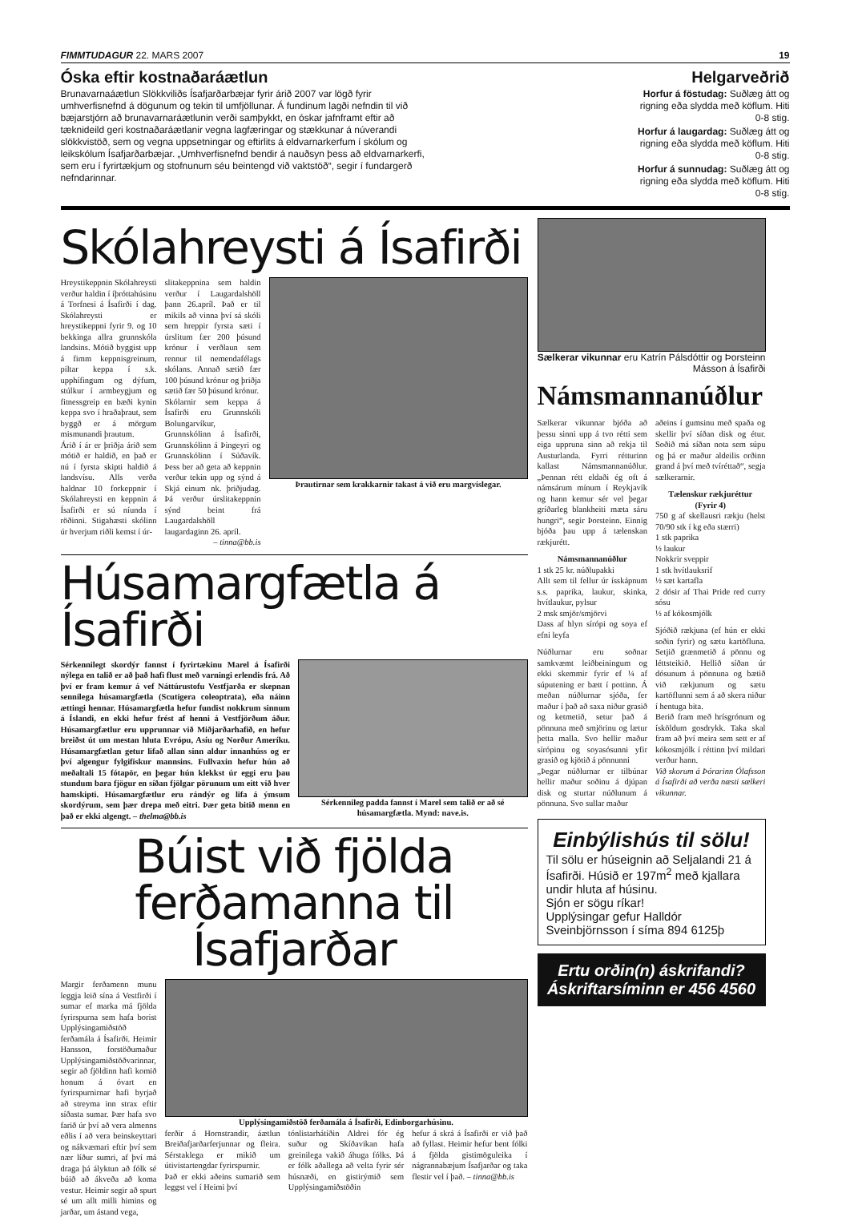FIMMTUDAGUR 22. MARS 2007 19
Óska eftir kostnaðaráætlun
Brunavarnaáætlun Slökkviliðs Ísafjarðarbæjar fyrir árið 2007 var lögð fyrir umhverfisnefnd á dögunum og tekin til umfjöllunar. Á fundinum lagði nefndin til við bæjarstjórn að brunavarnaráætlunin verði samþykkt, en óskar jafnframt eftir að tæknideild geri kostnaðaráætlanir vegna lagfæringar og stækkunar á núverandi slökkvistöð, sem og vegna uppsetningar og eftirlits á eldvarnarkerfum í skólum og leikskólum Ísafjarðarbæjar. „Umhverfisnefnd bendir á nauðsyn þess að eldvarnarkerfi, sem eru í fyrirtækjum og stofnunum séu beintengd við vaktstöð“, segir í fundargerð nefndarinnar.
Helgarveðrið
Horfur á föstudag: Suðlæg átt og rigning eða slydda með köflum. Hiti 0-8 stig.
Horfur á laugardag: Suðlæg átt og rigning eða slydda með köflum. Hiti 0-8 stig.
Horfur á sunnudag: Suðlæg átt og rigning eða slydda með köflum. Hiti 0-8 stig.
Skólahreysti á Ísafirði
Hreystikeppnin Skólahreysti verður haldin í íþróttahúsinu á Torfnesi á Ísafirði í dag. Skólahreysti er hreystikeppni fyrir 9. og 10 bekkinga allra grunnskóla landsins. Mótið byggist upp á fimm keppnisgreinum, piltar keppa í s.k. upphífingum og dýfum, stúlkur í armbeygjum og fitnessgreip en bæði kynin keppa svo í hraðaþraut, sem byggð er á mörgum mismunandi þrautum.
Árið í ár er þriðja árið sem mótið er haldið, en það er nú í fyrsta skipti haldið á landsvísu. Alls verða haldnar 10 forkeppnir í Skólahreysti en keppnin á Ísafirði er sú níunda í röðinni. Stigahæsti skólinn úr hverjum riðli kemst í úr-
slitakeppnina sem haldin verður í Laugardalshöll þann 26.apríl. Það er til mikils að vinna því sá skóli sem hreppir fyrsta sæti í úrslitum fær 200 þúsund krónur í verðlaun sem rennur til nemendafélags skólans. Annað sætið fær 100 þúsund krónur og þriðja sætið fær 50 þúsund krónur.
Skólarnir sem keppa á Ísafirði eru Grunnskóli Bolungarvíkur, Grunnskólinn á Ísafirði, Grunnskólinn á Þingeyri og Grunnskólinn í Súðavík. Þess ber að geta að keppnin verður tekin upp og sýnd á Skjá einum nk. þriðjudag. Þá verður úrslitakeppnin sýnd beint frá Laugardalshöll laugardaginn 26. apríl.
– tinna@bb.is
Þrautirnar sem krakkarnir takast á við eru margvíslegar.
Húsamargfætla á Ísafirði
Sérkennilegt skordýr fannst í fyrirtækinu Marel á Ísafirði nýlega en talið er að það hafi flust með varningi erlendis frá. Að því er fram kemur á vef Náttúrustofu Vestfjarða er skepnan sennilega húsamargfætla (Scutigera coleoptrata), eða náinn ættingi hennar. Húsamargfætla hefur fundist nokkrum sinnum á Íslandi, en ekki hefur frést af henni á Vestfjörðum áður. Húsamargfætlur eru upprunnar við Miðjarðarhafið, en hefur breiðst út um mestan hluta Evrópu, Asíu og Norður Ameríku. Húsamargfætlan getur lifað allan sinn aldur innanhúss og er því algengur fylgifiskur mannsins. Fullvaxin hefur hún að meðaltali 15 fótapör, en þegar hún klekkst úr eggi eru þau stundum bara fjögur en síðan fjölgar pörunum um eitt við hver hamskipti. Húsamargfætlur eru rándýr og lifa á ýmsum skordýrum, sem þær drepa með eitri. Þær geta bitið menn en það er ekki algengt. – thelma@bb.is
Sérkennileg padda fannst í Marel sem talið er að sé húsamargfætla. Mynd: nave.is.
Búist við fjölda ferðamanna til Ísafjarðar
Margir ferðamenn munu leggja leið sína á Vestfirði í sumar ef marka má fjölda fyrirspurna sem hafa borist Upplýsingamiðstöð ferðamála á Ísafirði. Heimir Hansson, forstöðumaður Upplýsingamiðstöðvarinnar, segir að fjöldinn hafi komið honum á óvart en fyrirspurnirnar hafi byrjað að streyma inn strax eftir síðasta sumar. Þær hafa svo farið úr því að vera almenns eðlis í að vera beinskeyttari og nákvæmari eftir því sem nær líður sumri, af því má draga þá ályktun að fólk sé búið að ákveða að koma vestur. Heimir segir að spurt sé um allt milli himins og jarðar, um ástand vega,
Upplýsingamiðstöð ferðamála á Ísafirði, Edinborgarhúsinu.
ferðir á Hornstrandir, áætlun Breiðafjarðarferjunnar og fleira. Sérstaklega er mikið um útivistartengdar fyrirspurnir.
Það er ekki aðeins sumarið sem leggst vel í Heimi því
tónlistarhátíðin Aldrei fór ég suður og Skíðavikan hafa greinilega vakið áhuga fólks. Þá er fólk aðallega að velta fyrir sér húsnæði, en gistirýmið sem Upplýsingamiðstöðin
hefur á skrá á Ísafirði er við það að fyllast. Heimir hefur bent fólki á fjölda gistimöguleika í nágrannabæjum Ísafjarðar og taka flestir vel í það. – tinna@bb.is
Sælkerar vikunnar eru Katrín Pálsdóttir og Þorsteinn Másson á Ísafirði
Námsmannanúðlur
Sælkerar vikunnar bjóða að þessu sinni upp á tvo rétti sem eiga uppruna sinn að rekja til Austurlanda. Fyrri rétturinn kallast Námsmannanúðlur. „Þennan rétt eldaði ég oft á námsárum mínum í Reykjavík og hann kemur sér vel þegar gríðarleg blankheiti mæta sáru hungri“, segir Þorsteinn. Einnig bjóða þau upp á tælenskan rækjurétt.
Námsmannanúðlur
1 stk 25 kr. núðlupakki
Allt sem til fellur úr ísskápnum s.s. paprika, laukur, skinka, hvítlaukur, pylsur
2 msk smjör/smjörvi
Dass af hlyn sírópi og soya ef efni leyfa
Núðlurnar eru soðnar samkvæmt leiðbeiningum og ekki skemmir fyrir ef ¼ af súputening er bætt í pottinn. Á meðan núðlurnar sjóða, fer maður í það að saxa niður grasið og ketmetið, setur það á pönnuna með smjörinu og lætur þetta malla. Svo hellir maður sírópinu og soyasósunni yfir grasið og kjötið á pönnunni
„Þegar núðlurnar er tilbúnar hellir maður soðinu á djúpan disk og sturtar núðlunum á pönnuna. Svo sullar maður
aðeins í gumsinu með spaða og skellir því síðan disk og étur. Soðið má síðan nota sem súpu og þá er maður aldeilis orðinn grand á því með tvíréttað“, segja sælkerarnir.
Tælenskur rækjuréttur
(Fyrir 4)
750 g af skellausri rækju (helst 70/90 stk í kg eða stærri)
1 stk paprika
½ laukur
Nokkrir sveppir
1 stk hvítlauksrif
½ sæt kartafla
2 dósir af Thai Pride red curry sósu
½ af kókosmjólk
Sjóðið rækjuna (ef hún er ekki soðin fyrir) og sætu kartöfluna. Setjið grænmetið á pönnu og léttsteikið. Hellið síðan úr dósunum á pönnuna og bætið við rækjunum og sætu kartöflunni sem á að skera niður í hentuga bita.
Berið fram með hrísgrónum og ísköldum gosdrykk. Taka skal fram að því meira sem sett er af kókosmjólk í réttinn því mildari verður hann.
Við skorum á Þórarinn Ólafsson á Ísafirði að verða næsti sælkeri vikunnar.
Einbýlishús til sölu!
Til sölu er húseignin að Seljalandi 21 á Ísafirði. Húsið er 197m<sup>2</sup> með kjallara undir hluta af húsinu.
Sjón er sögu ríkar!
Upplýsingar gefur Halldór Sveinbjörnsson í síma 894 6125þ
Ertu orðin(n) áskrifandi?
Áskriftarsíminn er 456 4560